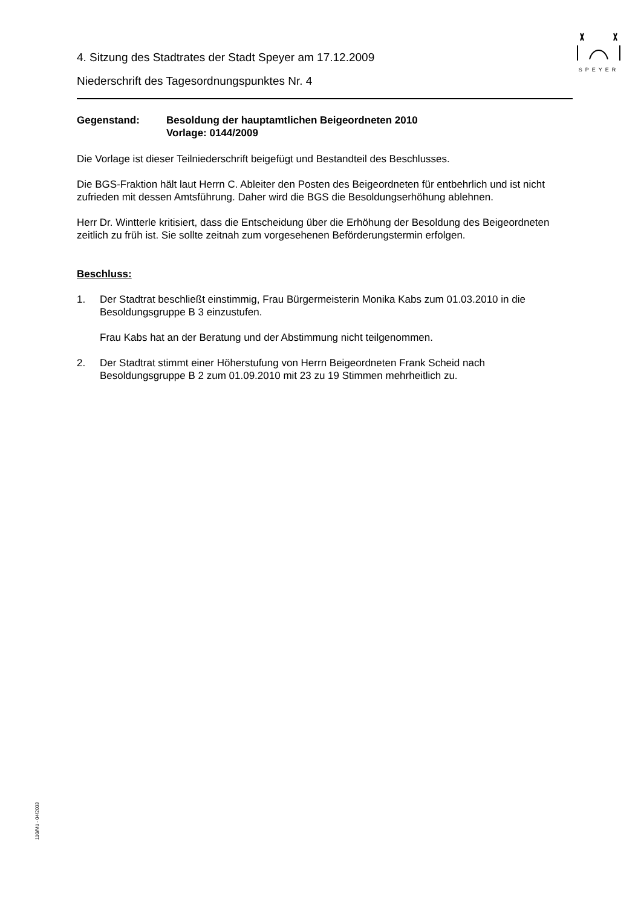SPEYER
4. Sitzung des Stadtrates der Stadt Speyer am 17.12.2009
Niederschrift des Tagesordnungspunktes Nr. 4
Gegenstand: Besoldung der hauptamtlichen Beigeordneten 2010
Vorlage: 0144/2009
Die Vorlage ist dieser Teilniederschrift beigefügt und Bestandteil des Beschlusses.
Die BGS-Fraktion hält laut Herrn C. Ableiter den Posten des Beigeordneten für entbehrlich und ist nicht zufrieden mit dessen Amtsführung. Daher wird die BGS die Besoldungserhöhung ablehnen.
Herr Dr. Wintterle kritisiert, dass die Entscheidung über die Erhöhung der Besoldung des Beigeordneten zeitlich zu früh ist. Sie sollte zeitnah zum vorgesehenen Beförderungstermin erfolgen.
Beschluss:
1. Der Stadtrat beschließt einstimmig, Frau Bürgermeisterin Monika Kabs zum 01.03.2010 in die Besoldungsgruppe B 3 einzustufen.
Frau Kabs hat an der Beratung und der Abstimmung nicht teilgenommen.
2. Der Stadtrat stimmt einer Höherstufung von Herrn Beigeordneten Frank Scheid nach Besoldungsgruppe B 2 zum 01.09.2010 mit 23 zu 19 Stimmen mehrheitlich zu.
110/Mü - 04/2003